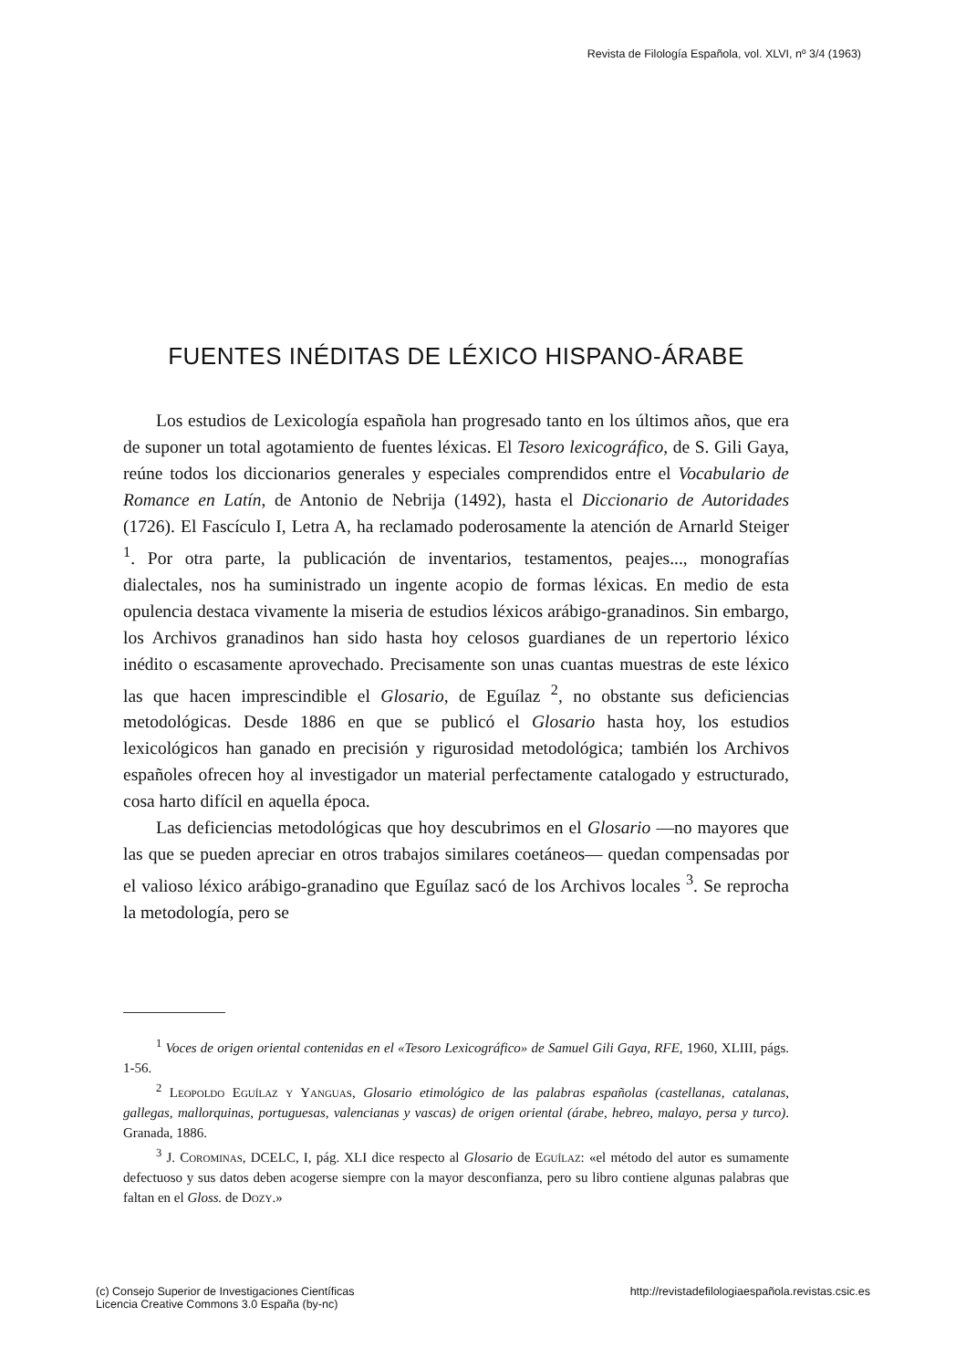Revista de Filología Española, vol. XLVI, nº 3/4 (1963)
FUENTES INÉDITAS DE LÉXICO HISPANO-ÁRABE
Los estudios de Lexicología española han progresado tanto en los últimos años, que era de suponer un total agotamiento de fuentes léxicas. El Tesoro lexicográfico, de S. Gili Gaya, reúne todos los diccionarios generales y especiales comprendidos entre el Vocabulario de Romance en Latín, de Antonio de Nebrija (1492), hasta el Diccionario de Autoridades (1726). El Fascículo I, Letra A, ha reclamado poderosamente la atención de Arnarld Steiger <sup>1</sup>. Por otra parte, la publicación de inventarios, testamentos, peajes..., monografías dialectales, nos ha suministrado un ingente acopio de formas léxicas. En medio de esta opulencia destaca vivamente la miseria de estudios léxicos arábigo-granadinos. Sin embargo, los Archivos granadinos han sido hasta hoy celosos guardianes de un repertorio léxico inédito o escasamente aprovechado. Precisamente son unas cuantas muestras de este léxico las que hacen imprescindible el Glosario, de Eguílaz <sup>2</sup>, no obstante sus deficiencias metodológicas. Desde 1886 en que se publicó el Glosario hasta hoy, los estudios lexicológicos han ganado en precisión y rigurosidad metodológica; también los Archivos españoles ofrecen hoy al investigador un material perfectamente catalogado y estructurado, cosa harto difícil en aquella época.
Las deficiencias metodológicas que hoy descubrimos en el Glosario —no mayores que las que se pueden apreciar en otros trabajos similares coetáneos— quedan compensadas por el valioso léxico arábigo-granadino que Eguílaz sacó de los Archivos locales <sup>3</sup>. Se reprocha la metodología, pero se
<sup>1</sup> Voces de origen oriental contenidas en el «Tesoro Lexicográfico» de Samuel Gili Gaya, RFE, 1960, XLIII, págs. 1-56.
<sup>2</sup> Leopoldo Eguílaz y Yanguas, Glosario etimológico de las palabras españolas (castellanas, catalanas, gallegas, mallorquinas, portuguesas, valencianas y vascas) de origen oriental (árabe, hebreo, malayo, persa y turco). Granada, 1886.
<sup>3</sup> J. Corominas, DCELC, I, pág. XLI dice respecto al Glosario de Eguílaz: «el método del autor es sumamente defectuoso y sus datos deben acogerse siempre con la mayor desconfianza, pero su libro contiene algunas palabras que faltan en el Gloss. de Dozy.»
(c) Consejo Superior de Investigaciones Científicas
Licencia Creative Commons 3.0 España (by-nc)
http://revistadefilologiaespañola.revistas.csic.es